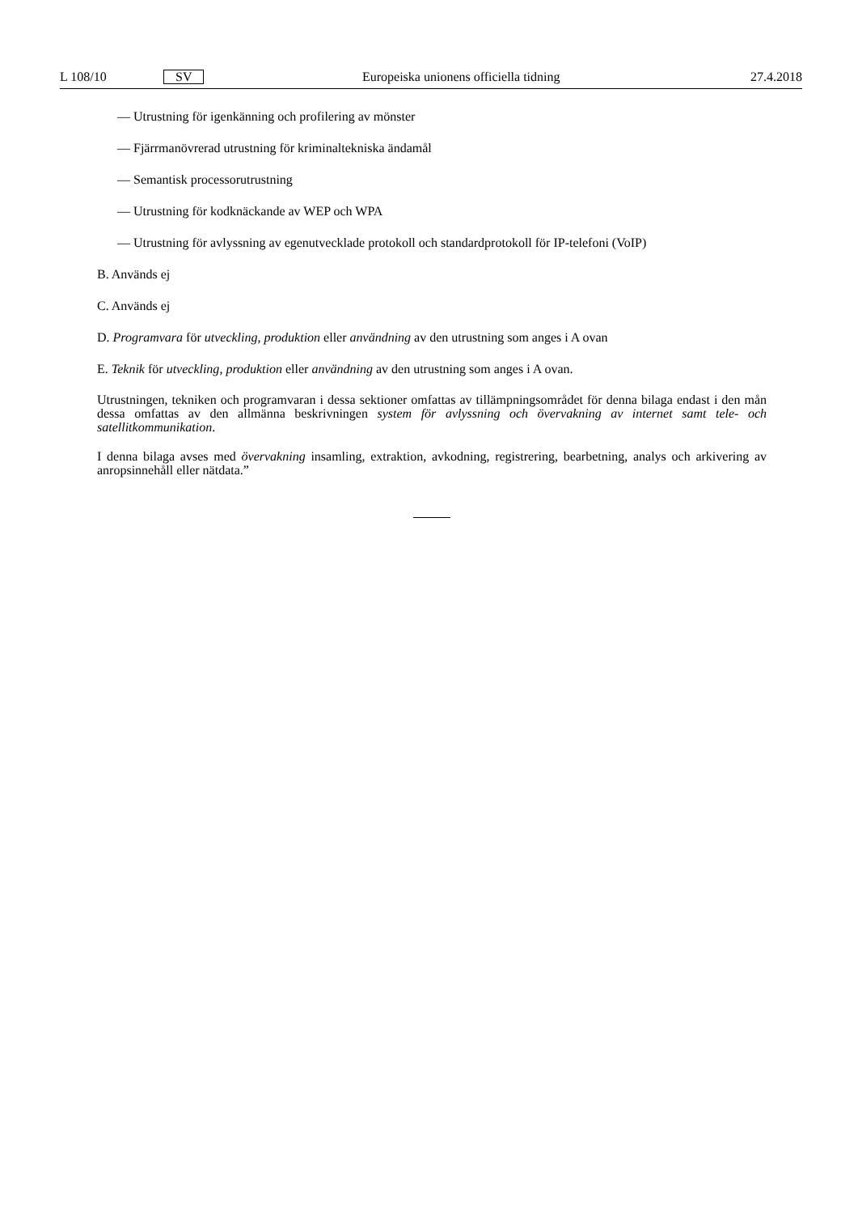L 108/10 SV Europeiska unionens officiella tidning 27.4.2018
— Utrustning för igenkänning och profilering av mönster
— Fjärrmanövrerad utrustning för kriminaltekniska ändamål
— Semantisk processorutrustning
— Utrustning för kodknäckande av WEP och WPA
— Utrustning för avlyssning av egenutvecklade protokoll och standardprotokoll för IP-telefoni (VoIP)
B. Används ej
C. Används ej
D. Programvara för utveckling, produktion eller användning av den utrustning som anges i A ovan
E. Teknik för utveckling, produktion eller användning av den utrustning som anges i A ovan.
Utrustningen, tekniken och programvaran i dessa sektioner omfattas av tillämpningsområdet för denna bilaga endast i den mån dessa omfattas av den allmänna beskrivningen system för avlyssning och övervakning av internet samt tele- och satellitkommunikation.
I denna bilaga avses med övervakning insamling, extraktion, avkodning, registrering, bearbetning, analys och arkivering av anropsinnehåll eller nätdata.”